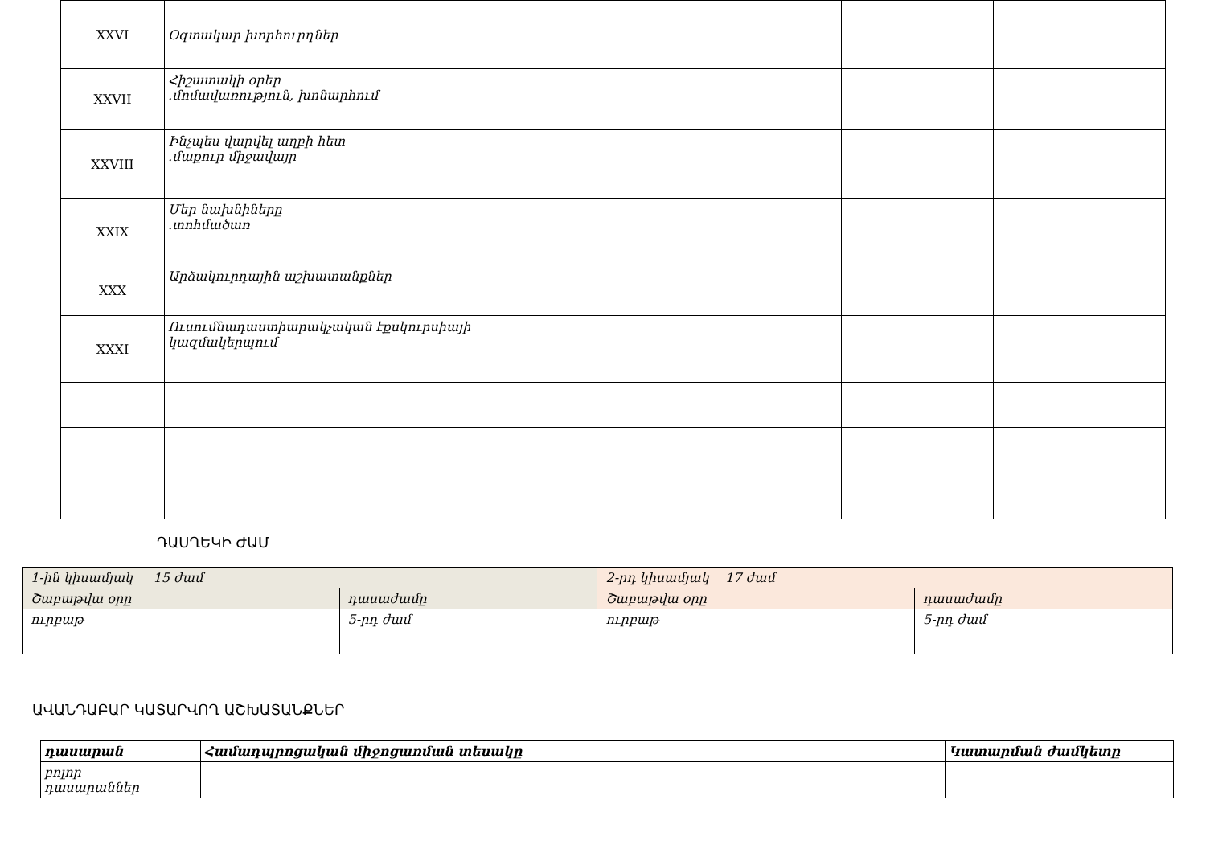| XXVI | Օգտակար խորհուրդներ | | |
| XXVII | Հիշատակի օրեր .մոմավառություն, խոնարհում | | |
| XXVIII | Ինչպես վարվել աղբի հետ .մաքուր միջավայր | | |
| XXIX | Մեր նախնիները .տոհմածառ | | |
| XXX | Արձակուրդային աշխատանքներ | | |
| XXXI | Ուսումնադաստիարակչական էքսկուրսիայի կազմակերպում | | |
ԴԱՍՂԵԿԻ ԺԱՄ
| 1-ին կիսամյակ 15 ժամ | | 2-րդ կիսամյակ 17 ժամ | |
| Շաբաթվա օրը | դասաժամը | Շաբաթվա օրը | դասաժամը |
| ուրբաթ | 5-րդ ժամ | ուրբաթ | 5-րդ ժամ |
ԱՎԱՆԴԱԲԱՐ ԿԱՏԱՐՎՈՂ ԱՇԽԱՏԱՆՔՆԵՐ
| դասարան | Համադպրոցական միջոցառման տեսակը | Կատարման ժամկետը |
| --- | --- | --- |
| բոլոր դասարաններ | | |